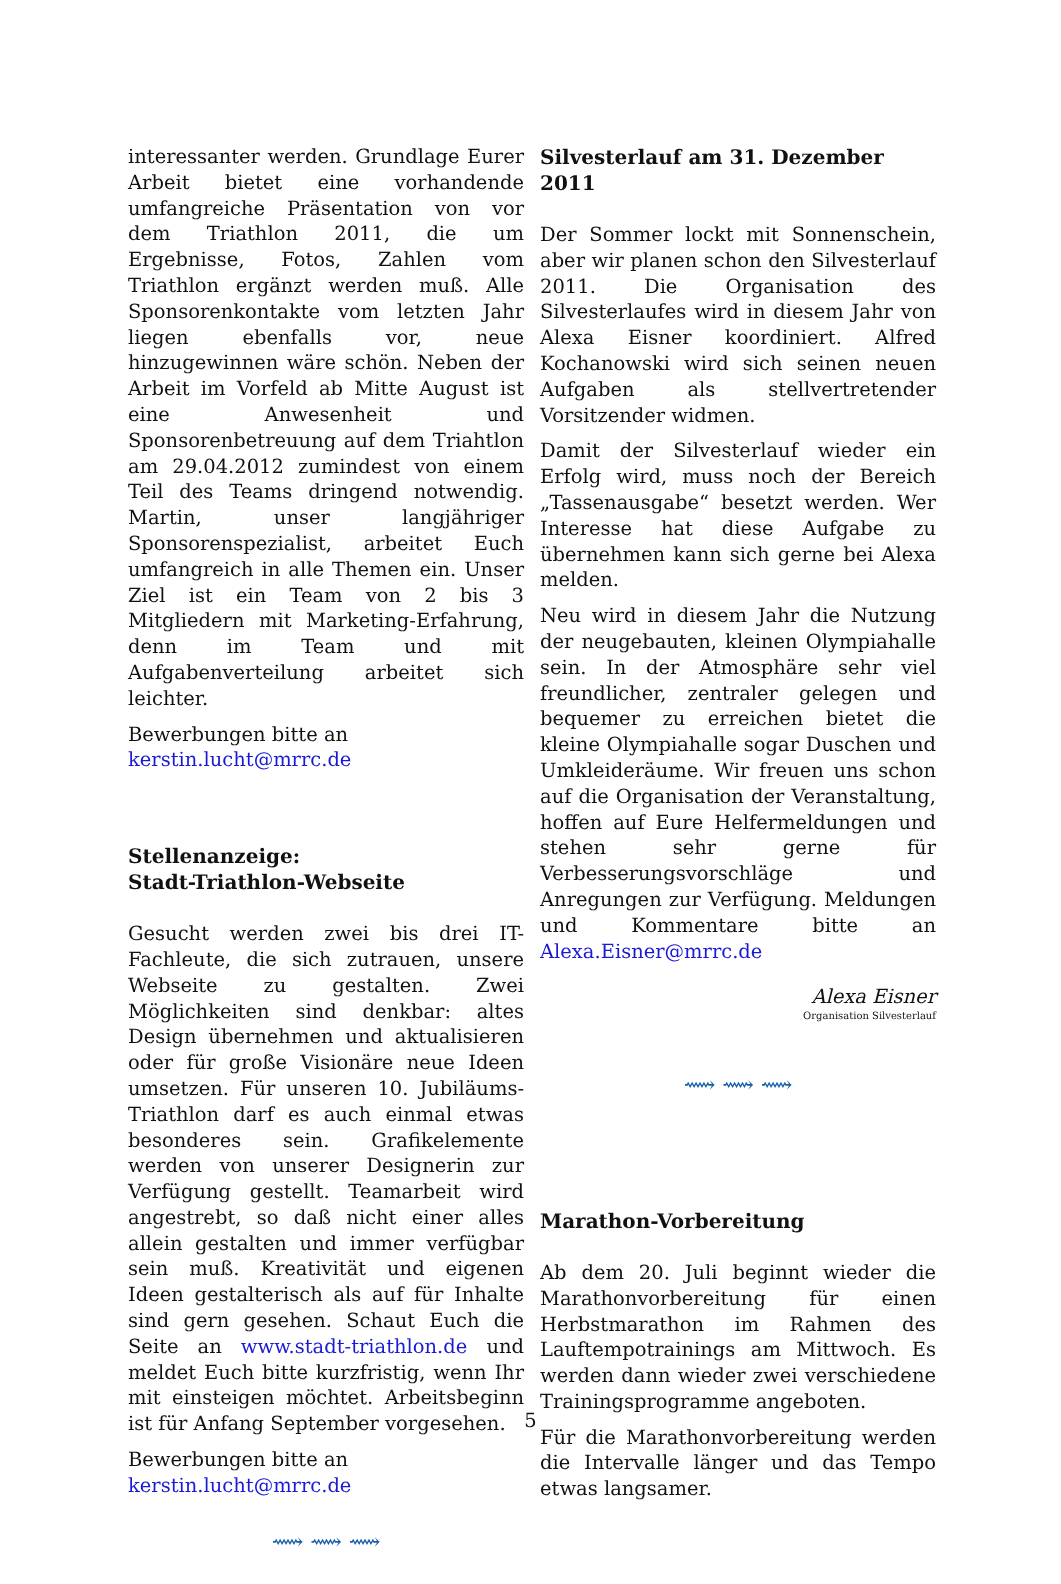interessanter werden. Grundlage Eurer Arbeit bietet eine vorhandende umfangreiche Präsentation von vor dem Triathlon 2011, die um Ergebnisse, Fotos, Zahlen vom Triathlon ergänzt werden muß. Alle Sponsorenkontakte vom letzten Jahr liegen ebenfalls vor, neue hinzugewinnen wäre schön. Neben der Arbeit im Vorfeld ab Mitte August ist eine Anwesenheit und Sponsorenbetreuung auf dem Triahtlon am 29.04.2012 zumindest von einem Teil des Teams dringend notwendig. Martin, unser langjähriger Sponsorenspezialist, arbeitet Euch umfangreich in alle Themen ein. Unser Ziel ist ein Team von 2 bis 3 Mitgliedern mit Marketing-Erfahrung, denn im Team und mit Aufgabenverteilung arbeitet sich leichter.
Bewerbungen bitte an
kerstin.lucht@mrrc.de
Stellenanzeige:
Stadt-Triathlon-Webseite
Gesucht werden zwei bis drei IT-Fachleute, die sich zutrauen, unsere Webseite zu gestalten. Zwei Möglichkeiten sind denkbar: altes Design übernehmen und aktualisieren oder für große Visionäre neue Ideen umsetzen. Für unseren 10. Jubiläums-Triathlon darf es auch einmal etwas besonderes sein. Grafikelemente werden von unserer Designerin zur Verfügung gestellt. Teamarbeit wird angestrebt, so daß nicht einer alles allein gestalten und immer verfügbar sein muß. Kreativität und eigenen Ideen gestalterisch als auf für Inhalte sind gern gesehen. Schaut Euch die Seite an www.stadt-triathlon.de und meldet Euch bitte kurzfristig, wenn Ihr mit einsteigen möchtet. Arbeitsbeginn ist für Anfang September vorgesehen.
Bewerbungen bitte an
kerstin.lucht@mrrc.de
⟿ ⟿ ⟿
Silvesterlauf am 31. Dezember 2011
Der Sommer lockt mit Sonnenschein, aber wir planen schon den Silvesterlauf 2011. Die Organisation des Silvesterlaufes wird in diesem Jahr von Alexa Eisner koordiniert. Alfred Kochanowski wird sich seinen neuen Aufgaben als stellvertretender Vorsitzender widmen.
Damit der Silvesterlauf wieder ein Erfolg wird, muss noch der Bereich „Tassenausgabe“ besetzt werden. Wer Interesse hat diese Aufgabe zu übernehmen kann sich gerne bei Alexa melden.
Neu wird in diesem Jahr die Nutzung der neugebauten, kleinen Olympiahalle sein. In der Atmosphäre sehr viel freundlicher, zentraler gelegen und bequemer zu erreichen bietet die kleine Olympiahalle sogar Duschen und Umkleideräume. Wir freuen uns schon auf die Organisation der Veranstaltung, hoffen auf Eure Helfermeldungen und stehen sehr gerne für Verbesserungsvorschläge und Anregungen zur Verfügung. Meldungen und Kommentare bitte an Alexa.Eisner@mrrc.de
Alexa Eisner
Organisation Silvesterlauf
⟿ ⟿ ⟿
Marathon-Vorbereitung
Ab dem 20. Juli beginnt wieder die Marathonvorbereitung für einen Herbstmarathon im Rahmen des Lauftempotrainings am Mittwoch. Es werden dann wieder zwei verschiedene Trainingsprogramme angeboten.
Für die Marathonvorbereitung werden die Intervalle länger und das Tempo etwas langsamer.
5